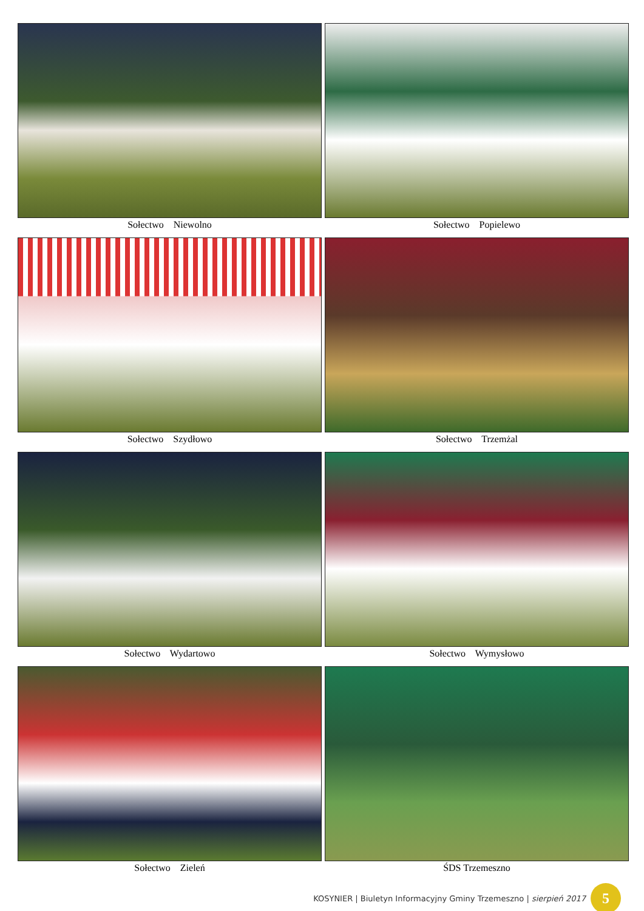Sołectwo Niewolno
Sołectwo Popielewo
Sołectwo Szydłowo
Sołectwo Trzemżal
Sołectwo Wydartowo
Sołectwo Wymysłowo
Sołectwo Zieleń
ŚDS Trzemeszno
KOSYNIER | Biuletyn Informacyjny Gminy Trzemeszno | sierpień 2017
5